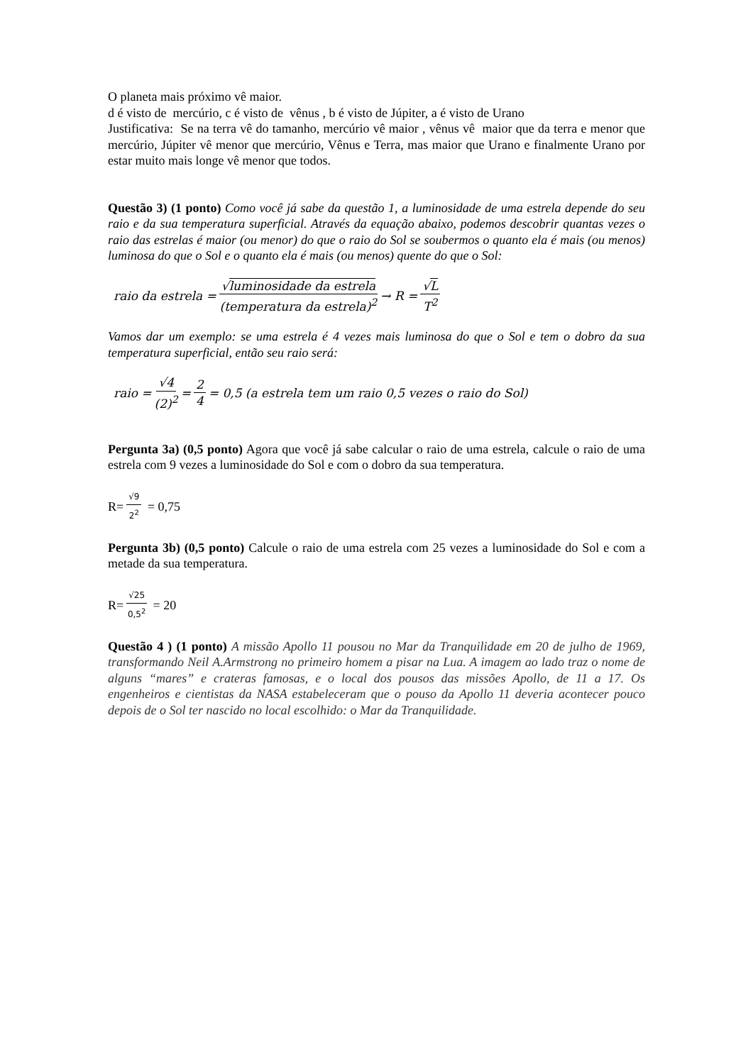O planeta mais próximo vê maior.
d é visto de mercúrio, c é visto de vênus , b é visto de Júpiter, a é visto de Urano
Justificativa: Se na terra vê do tamanho, mercúrio vê maior , vênus vê maior que da terra e menor que mercúrio, Júpiter vê menor que mercúrio, Vênus e Terra, mas maior que Urano e finalmente Urano por estar muito mais longe vê menor que todos.
Questão 3) (1 ponto) Como você já sabe da questão 1, a luminosidade de uma estrela depende do seu raio e da sua temperatura superficial. Através da equação abaixo, podemos descobrir quantas vezes o raio das estrelas é maior (ou menor) do que o raio do Sol se soubermos o quanto ela é mais (ou menos) luminosa do que o Sol e o quanto ela é mais (ou menos) quente do que o Sol:
raio da estrela = √luminosidade da estrela (temperatura da estrela)<sup>2</sup> → R = √L T<sup>2</sup>
Vamos dar um exemplo: se uma estrela é 4 vezes mais luminosa do que o Sol e tem o dobro da sua temperatura superficial, então seu raio será:
raio = √4 (2)<sup>2</sup> = 2 4 = 0,5 (a estrela tem um raio 0,5 vezes o raio do Sol)
Pergunta 3a) (0,5 ponto) Agora que você já sabe calcular o raio de uma estrela, calcule o raio de uma estrela com 9 vezes a luminosidade do Sol e com o dobro da sua temperatura.
R= √9 2<sup>2</sup> = 0,75
Pergunta 3b) (0,5 ponto) Calcule o raio de uma estrela com 25 vezes a luminosidade do Sol e com a metade da sua temperatura.
R= √25 0,5<sup>2</sup> = 20
Questão 4 ) (1 ponto) A missão Apollo 11 pousou no Mar da Tranquilidade em 20 de julho de 1969, transformando Neil A.Armstrong no primeiro homem a pisar na Lua. A imagem ao lado traz o nome de alguns “mares” e crateras famosas, e o local dos pousos das missões Apollo, de 11 a 17. Os engenheiros e cientistas da NASA estabeleceram que o pouso da Apollo 11 deveria acontecer pouco depois de o Sol ter nascido no local escolhido: o Mar da Tranquilidade.